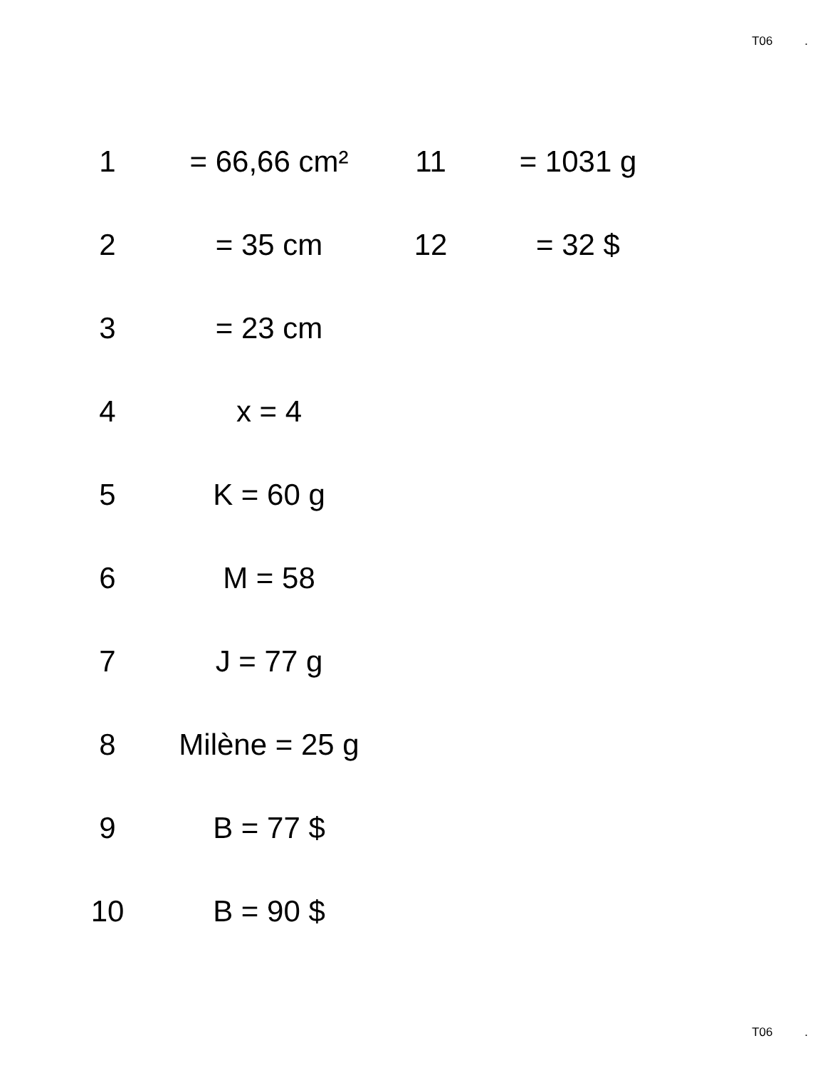T06 .
| 1 | = 66,66 cm² | 11 | = 1031 g |
| 2 | = 35 cm | 12 | = 32 $ |
| 3 | = 23 cm | | |
| 4 | x = 4 | | |
| 5 | K = 60 g | | |
| 6 | M = 58 | | |
| 7 | J = 77 g | | |
| 8 | Milène = 25 g | | |
| 9 | B = 77 $ | | |
| 10 | B = 90 $ | | |
T06 .